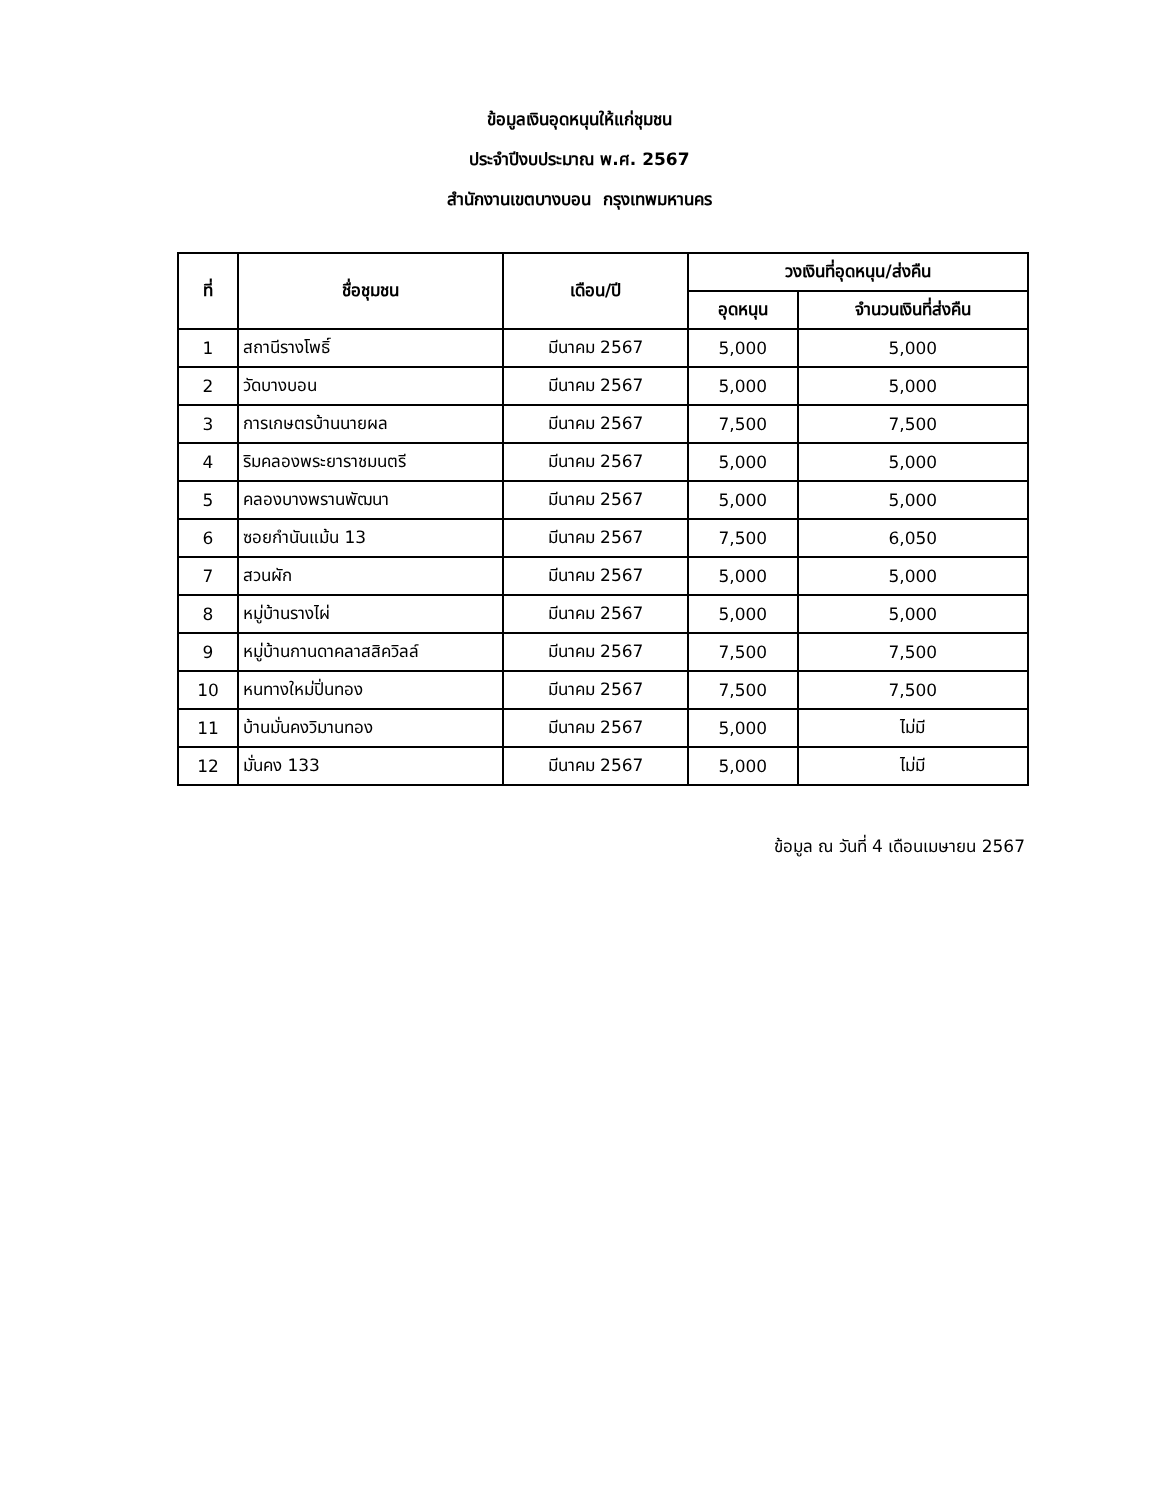ข้อมูลเงินอุดหนุนให้แก่ชุมชน
ประจำปีงบประมาณ พ.ศ. 2567
สำนักงานเขตบางบอน กรุงเทพมหานคร
| ที่ | ชื่อชุมชน | เดือน/ปี | วงเงินที่อุดหนุน/ส่งคืน | |
| --- | --- | --- | --- | --- |
| | | | อุดหนุน | จำนวนเงินที่ส่งคืน |
| 1 | สถานีรางโพธิ์ | มีนาคม 2567 | 5,000 | 5,000 |
| 2 | วัดบางบอน | มีนาคม 2567 | 5,000 | 5,000 |
| 3 | การเกษตรบ้านนายผล | มีนาคม 2567 | 7,500 | 7,500 |
| 4 | ริมคลองพระยาราชมนตรี | มีนาคม 2567 | 5,000 | 5,000 |
| 5 | คลองบางพรานพัฒนา | มีนาคม 2567 | 5,000 | 5,000 |
| 6 | ซอยกำนันแม้น 13 | มีนาคม 2567 | 7,500 | 6,050 |
| 7 | สวนผัก | มีนาคม 2567 | 5,000 | 5,000 |
| 8 | หมู่บ้านรางไผ่ | มีนาคม 2567 | 5,000 | 5,000 |
| 9 | หมู่บ้านกานดาคลาสสิควิลล์ | มีนาคม 2567 | 7,500 | 7,500 |
| 10 | หนทางใหม่ปิ่นทอง | มีนาคม 2567 | 7,500 | 7,500 |
| 11 | บ้านมั่นคงวิมานทอง | มีนาคม 2567 | 5,000 | ไม่มี |
| 12 | มั่นคง 133 | มีนาคม 2567 | 5,000 | ไม่มี |
ข้อมูล ณ วันที่ 4 เดือนเมษายน 2567